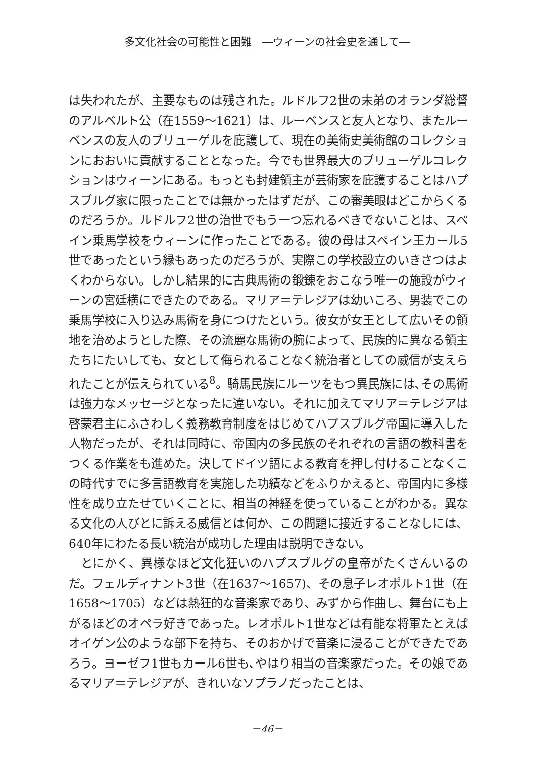多文化社会の可能性と困難　―ウィーンの社会史を通して―
は失われたが、主要なものは残された。ルドルフ2世の末弟のオランダ総督のアルベルト公（在1559～1621）は、ルーベンスと友人となり、またルーベンスの友人のブリューゲルを庇護して、現在の美術史美術館のコレクションにおおいに貢献することとなった。今でも世界最大のブリューゲルコレクションはウィーンにある。もっとも封建領主が芸術家を庇護することはハプスブルグ家に限ったことでは無かったはずだが、この審美眼はどこからくるのだろうか。ルドルフ2世の治世でもう一つ忘れるべきでないことは、スペイン乗馬学校をウィーンに作ったことである。彼の母はスペイン王カール5世であったという縁もあったのだろうが、実際この学校設立のいきさつはよくわからない。しかし結果的に古典馬術の鍛錬をおこなう唯一の施設がウィーンの宮廷横にできたのである。マリア＝テレジアは幼いころ、男装でこの乗馬学校に入り込み馬術を身につけたという。彼女が女王として広いその領地を治めようとした際、その流麗な馬術の腕によって、民族的に異なる領主たちにたいしても、女として侮られることなく統治者としての威信が支えられたことが伝えられている<sup>8</sup>。騎馬民族にルーツをもつ異民族には､その馬術は強力なメッセージとなったに違いない。それに加えてマリア＝テレジアは啓蒙君主にふさわしく義務教育制度をはじめてハプスブルグ帝国に導入した人物だったが、それは同時に、帝国内の多民族のそれぞれの言語の教科書をつくる作業をも進めた。決してドイツ語による教育を押し付けることなくこの時代すでに多言語教育を実施した功績などをふりかえると、帝国内に多様性を成り立たせていくことに、相当の神経を使っていることがわかる。異なる文化の人びとに訴える威信とは何か、この問題に接近することなしには、640年にわたる長い統治が成功した理由は説明できない。
とにかく、異様なほど文化狂いのハプスブルグの皇帝がたくさんいるのだ。フェルディナント3世（在1637～1657)、その息子レオポルト1世（在1658～1705）などは熱狂的な音楽家であり、みずから作曲し、舞台にも上がるほどのオペラ好きであった。レオポルト1世などは有能な将軍たとえばオイゲン公のような部下を持ち、そのおかげで音楽に浸ることができたであろう。ヨーゼフ1世もカール6世も､やはり相当の音楽家だった。その娘であるマリア＝テレジアが、きれいなソプラノだったことは、
－46－